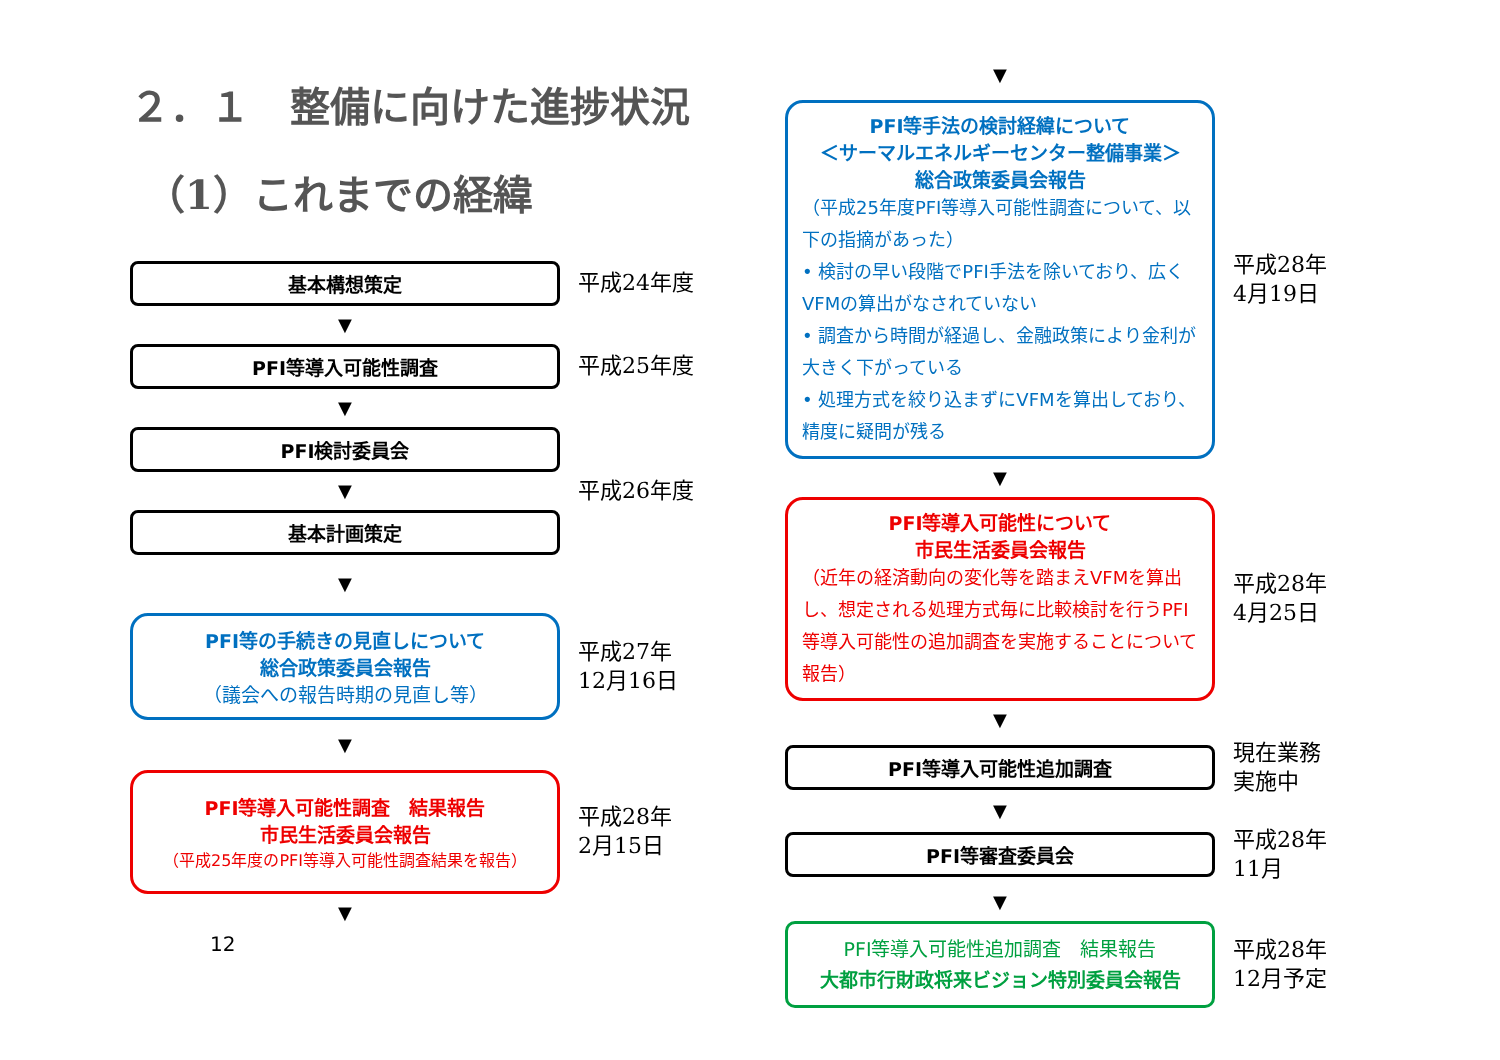２．１　整備に向けた進捗状況
（1）これまでの経緯
基本構想策定
平成24年度
▼
PFI等導入可能性調査
平成25年度
▼
PFI検討委員会
▼
平成26年度
基本計画策定
▼
PFI等の手続きの見直しについて
総合政策委員会報告
（議会への報告時期の見直し等）
平成27年
12月16日
▼
PFI等導入可能性調査　結果報告
市民生活委員会報告
（平成25年度のPFI等導入可能性調査結果を報告）
平成28年
2月15日
▼
12
▼
PFI等手法の検討経緯について
＜サーマルエネルギーセンター整備事業＞
総合政策委員会報告
（平成25年度PFI等導入可能性調査について、以下の指摘があった）
• 検討の早い段階でPFI手法を除いており、広くVFMの算出がなされていない
• 調査から時間が経過し、金融政策により金利が大きく下がっている
• 処理方式を絞り込まずにVFMを算出しており、精度に疑問が残る
平成28年
4月19日
▼
PFI等導入可能性について
市民生活委員会報告
（近年の経済動向の変化等を踏まえVFMを算出し、想定される処理方式毎に比較検討を行うPFI等導入可能性の追加調査を実施することについて報告）
平成28年
4月25日
▼
PFI等導入可能性追加調査
現在業務
実施中
▼
PFI等審査委員会
平成28年
11月
▼
PFI等導入可能性追加調査　結果報告
大都市行財政将来ビジョン特別委員会報告
平成28年
12月予定